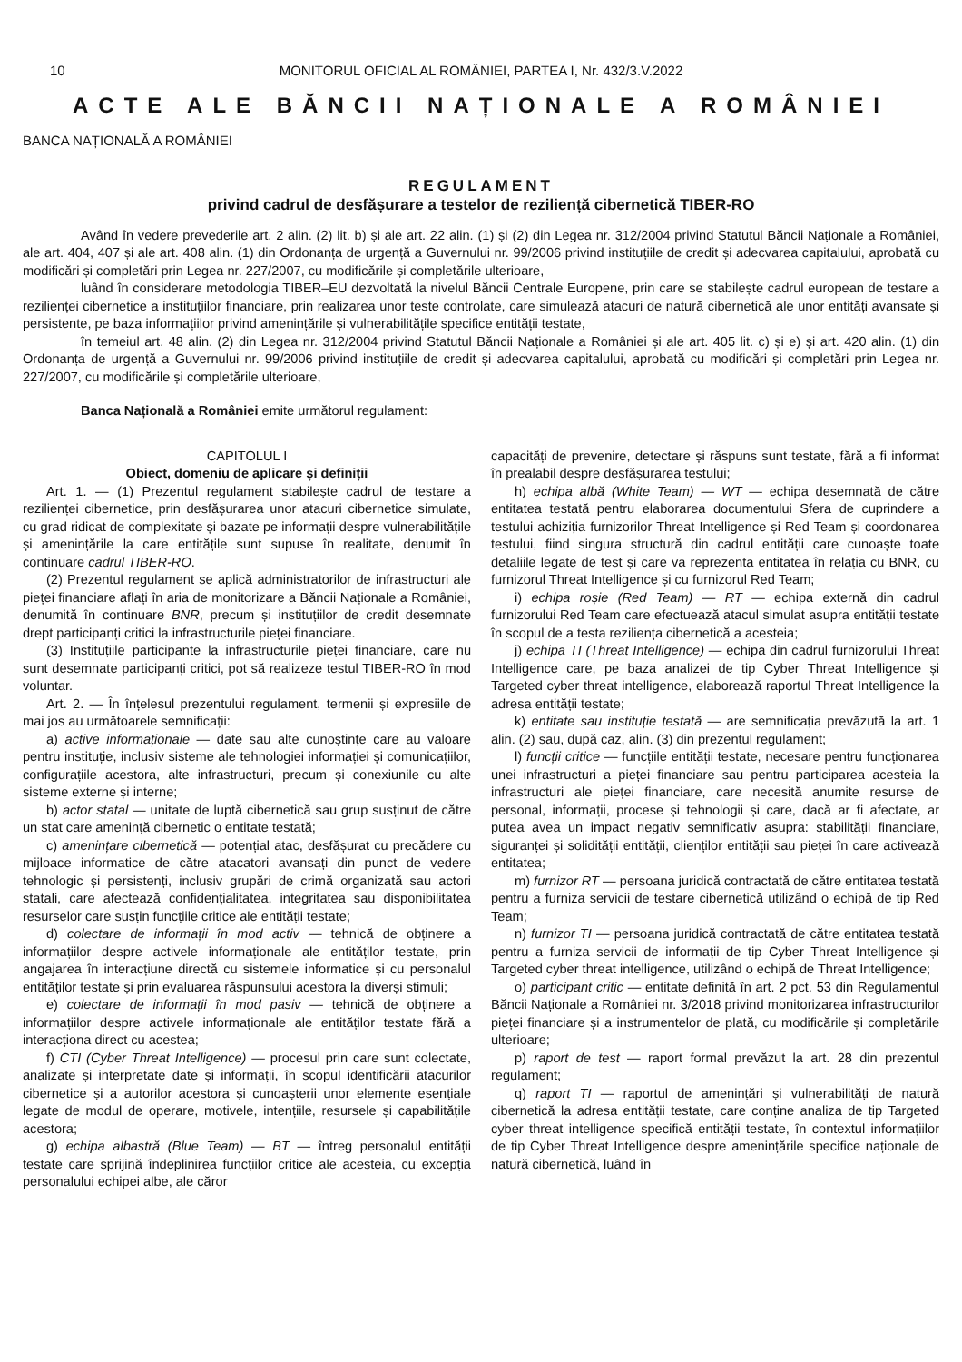10 MONITORUL OFICIAL AL ROMÂNIEI, PARTEA I, Nr. 432/3.V.2022
ACTE ALE BĂNCII NAȚIONALE A ROMÂNIEI
BANCA NAȚIONALĂ A ROMÂNIEI
REGULAMENT
privind cadrul de desfășurare a testelor de reziliență cibernetică TIBER-RO
Având în vedere prevederile art. 2 alin. (2) lit. b) și ale art. 22 alin. (1) și (2) din Legea nr. 312/2004 privind Statutul Băncii Naționale a României, ale art. 404, 407 și ale art. 408 alin. (1) din Ordonanța de urgență a Guvernului nr. 99/2006 privind instituțiile de credit și adecvarea capitalului, aprobată cu modificări și completări prin Legea nr. 227/2007, cu modificările și completările ulterioare,
luând în considerare metodologia TIBER–EU dezvoltată la nivelul Băncii Centrale Europene, prin care se stabilește cadrul european de testare a rezilienței cibernetice a instituțiilor financiare, prin realizarea unor teste controlate, care simulează atacuri de natură cibernetică ale unor entități avansate și persistente, pe baza informațiilor privind amenințările și vulnerabilitățile specifice entității testate,
în temeiul art. 48 alin. (2) din Legea nr. 312/2004 privind Statutul Băncii Naționale a României și ale art. 405 lit. c) și e) și art. 420 alin. (1) din Ordonanța de urgență a Guvernului nr. 99/2006 privind instituțiile de credit și adecvarea capitalului, aprobată cu modificări și completări prin Legea nr. 227/2007, cu modificările și completările ulterioare,
Banca Națională a României emite următorul regulament:
CAPITOLUL I
Obiect, domeniu de aplicare și definiții
Art. 1. — (1) Prezentul regulament stabilește cadrul de testare a rezilienței cibernetice, prin desfășurarea unor atacuri cibernetice simulate, cu grad ridicat de complexitate și bazate pe informații despre vulnerabilitățile și amenințările la care entitățile sunt supuse în realitate, denumit în continuare cadrul TIBER-RO.
(2) Prezentul regulament se aplică administratorilor de infrastructuri ale pieței financiare aflați în aria de monitorizare a Băncii Naționale a României, denumită în continuare BNR, precum și instituțiilor de credit desemnate drept participanți critici la infrastructurile pieței financiare.
(3) Instituțiile participante la infrastructurile pieței financiare, care nu sunt desemnate participanți critici, pot să realizeze testul TIBER-RO în mod voluntar.
Art. 2. — În înțelesul prezentului regulament, termenii și expresiile de mai jos au următoarele semnificații:
a) active informaționale — date sau alte cunoștințe care au valoare pentru instituție, inclusiv sisteme ale tehnologiei informației și comunicațiilor, configurațiile acestora, alte infrastructuri, precum și conexiunile cu alte sisteme externe și interne;
b) actor statal — unitate de luptă cibernetică sau grup susținut de către un stat care amenință cibernetic o entitate testată;
c) amenințare cibernetică — potențial atac, desfășurat cu precădere cu mijloace informatice de către atacatori avansați din punct de vedere tehnologic și persistenți, inclusiv grupări de crimă organizată sau actori statali, care afectează confidențialitatea, integritatea sau disponibilitatea resurselor care susțin funcțiile critice ale entității testate;
d) colectare de informații în mod activ — tehnică de obținere a informațiilor despre activele informaționale ale entităților testate, prin angajarea în interacțiune directă cu sistemele informatice și cu personalul entităților testate și prin evaluarea răspunsului acestora la diverși stimuli;
e) colectare de informații în mod pasiv — tehnică de obținere a informațiilor despre activele informaționale ale entităților testate fără a interacționa direct cu acestea;
f) CTI (Cyber Threat Intelligence) — procesul prin care sunt colectate, analizate și interpretate date și informații, în scopul identificării atacurilor cibernetice și a autorilor acestora și cunoașterii unor elemente esențiale legate de modul de operare, motivele, intențiile, resursele și capabilitățile acestora;
g) echipa albastră (Blue Team) — BT — întreg personalul entității testate care sprijină îndeplinirea funcțiilor critice ale acesteia, cu excepția personalului echipei albe, ale căror
capacități de prevenire, detectare și răspuns sunt testate, fără a fi informat în prealabil despre desfășurarea testului;
h) echipa albă (White Team) — WT — echipa desemnată de către entitatea testată pentru elaborarea documentului Sfera de cuprindere a testului achiziția furnizorilor Threat Intelligence și Red Team și coordonarea testului, fiind singura structură din cadrul entității care cunoaște toate detaliile legate de test și care va reprezenta entitatea în relația cu BNR, cu furnizorul Threat Intelligence și cu furnizorul Red Team;
i) echipa roșie (Red Team) — RT — echipa externă din cadrul furnizorului Red Team care efectuează atacul simulat asupra entității testate în scopul de a testa reziliența cibernetică a acesteia;
j) echipa TI (Threat Intelligence) — echipa din cadrul furnizorului Threat Intelligence care, pe baza analizei de tip Cyber Threat Intelligence și Targeted cyber threat intelligence, elaborează raportul Threat Intelligence la adresa entității testate;
k) entitate sau instituție testată — are semnificația prevăzută la art. 1 alin. (2) sau, după caz, alin. (3) din prezentul regulament;
l) funcții critice — funcțiile entității testate, necesare pentru funcționarea unei infrastructuri a pieței financiare sau pentru participarea acesteia la infrastructuri ale pieței financiare, care necesită anumite resurse de personal, informații, procese și tehnologii și care, dacă ar fi afectate, ar putea avea un impact negativ semnificativ asupra: stabilității financiare, siguranței și solidității entității, clienților entității sau pieței în care activează entitatea;
m) furnizor RT — persoana juridică contractată de către entitatea testată pentru a furniza servicii de testare cibernetică utilizând o echipă de tip Red Team;
n) furnizor TI — persoana juridică contractată de către entitatea testată pentru a furniza servicii de informații de tip Cyber Threat Intelligence și Targeted cyber threat intelligence, utilizând o echipă de Threat Intelligence;
o) participant critic — entitate definită în art. 2 pct. 53 din Regulamentul Băncii Naționale a României nr. 3/2018 privind monitorizarea infrastructurilor pieței financiare și a instrumentelor de plată, cu modificările și completările ulterioare;
p) raport de test — raport formal prevăzut la art. 28 din prezentul regulament;
q) raport TI — raportul de amenințări și vulnerabilități de natură cibernetică la adresa entității testate, care conține analiza de tip Targeted cyber threat intelligence specifică entității testate, în contextul informațiilor de tip Cyber Threat Intelligence despre amenințările specifice naționale de natură cibernetică, luând în